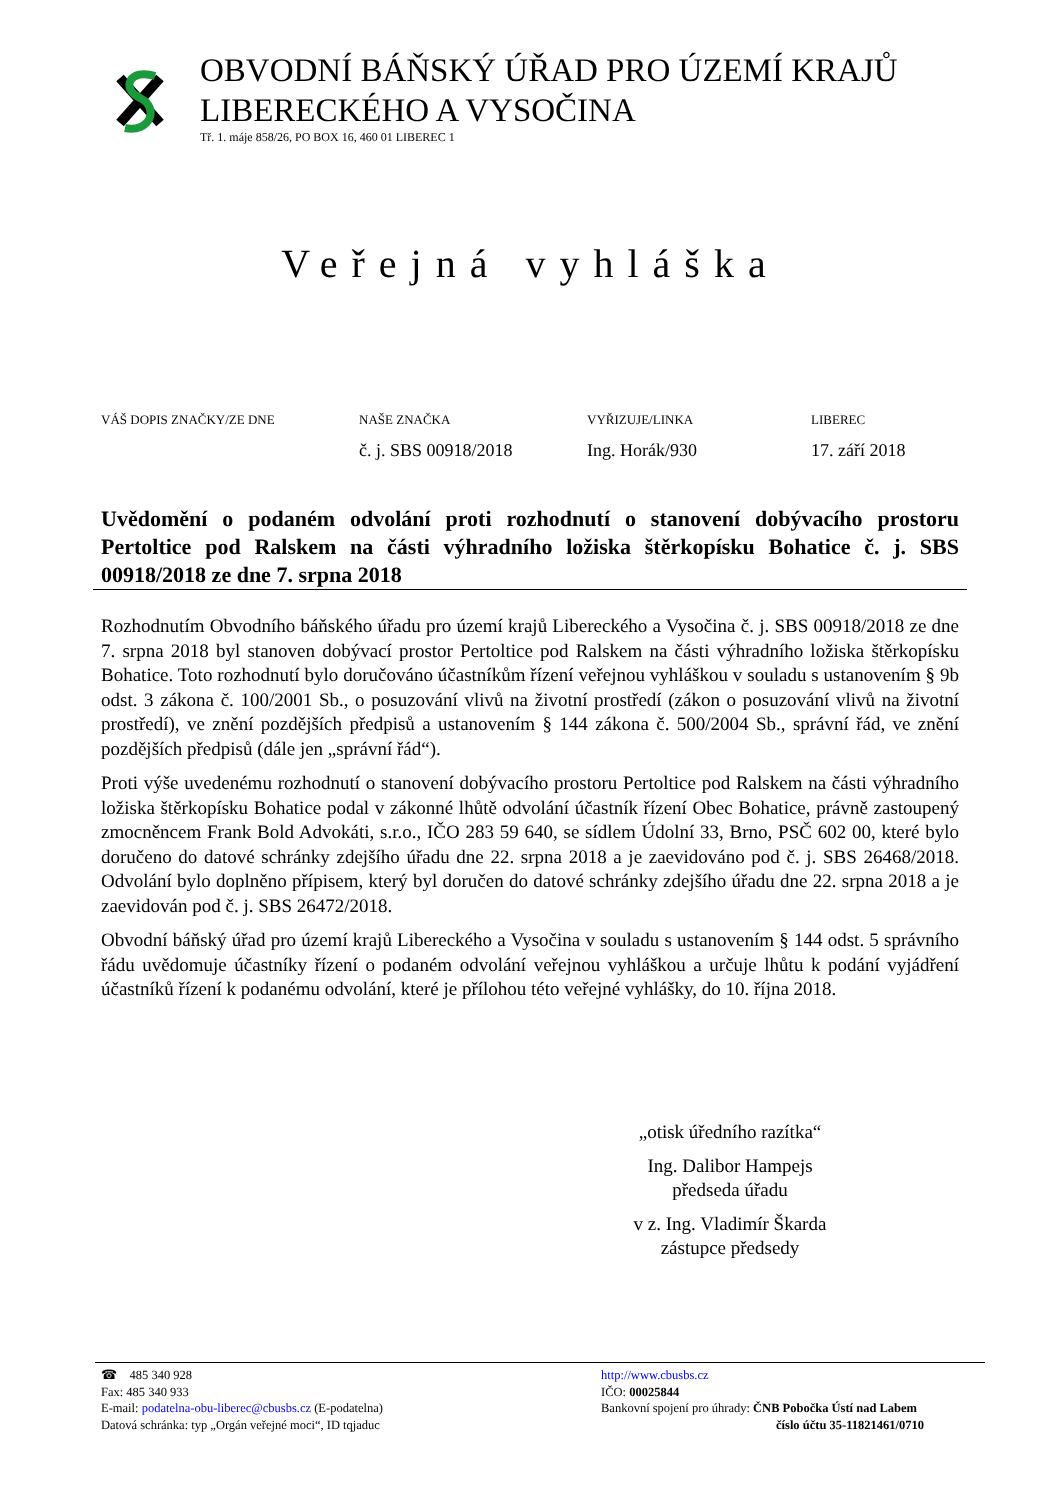OBVODNÍ BÁŇSKÝ ÚŘAD PRO ÚZEMÍ KRAJŮ
LIBERECKÉHO A VYSOČINA
Tř. 1. máje 858/26, PO BOX 16, 460 01 LIBEREC 1
Veřejná vyhláška
VÁŠ DOPIS ZNAČKY/ZE DNE NAŠE ZNAČKA
č. j. SBS 00918/2018
VYŘIZUJE/LINKA
Ing. Horák/930
LIBEREC
17. září 2018
Uvědomění o podaném odvolání proti rozhodnutí o stanovení dobývacího prostoru Pertoltice pod Ralskem na části výhradního ložiska štěrkopísku Bohatice č. j. SBS 00918/2018 ze dne 7. srpna 2018
Rozhodnutím Obvodního báňského úřadu pro území krajů Libereckého a Vysočina č. j. SBS 00918/2018 ze dne 7. srpna 2018 byl stanoven dobývací prostor Pertoltice pod Ralskem na části výhradního ložiska štěrkopísku Bohatice. Toto rozhodnutí bylo doručováno účastníkům řízení veřejnou vyhláškou v souladu s ustanovením § 9b odst. 3 zákona č. 100/2001 Sb., o posuzování vlivů na životní prostředí (zákon o posuzování vlivů na životní prostředí), ve znění pozdějších předpisů a ustanovením § 144 zákona č. 500/2004 Sb., správní řád, ve znění pozdějších předpisů (dále jen „správní řád“).
Proti výše uvedenému rozhodnutí o stanovení dobývacího prostoru Pertoltice pod Ralskem na části výhradního ložiska štěrkopísku Bohatice podal v zákonné lhůtě odvolání účastník řízení Obec Bohatice, právně zastoupený zmocněncem Frank Bold Advokáti, s.r.o., IČO 283 59 640, se sídlem Údolní 33, Brno, PSČ 602 00, které bylo doručeno do datové schránky zdejšího úřadu dne 22. srpna 2018 a je zaevidováno pod č. j. SBS 26468/2018. Odvolání bylo doplněno přípisem, který byl doručen do datové schránky zdejšího úřadu dne 22. srpna 2018 a je zaevidován pod č. j. SBS 26472/2018.
Obvodní báňský úřad pro území krajů Libereckého a Vysočina v souladu s ustanovením § 144 odst. 5 správního řádu uvědomuje účastníky řízení o podaném odvolání veřejnou vyhláškou a určuje lhůtu k podání vyjádření účastníků řízení k podanému odvolání, které je přílohou této veřejné vyhlášky, do 10. října 2018.
„otisk úředního razítka“
Ing. Dalibor Hampejs
předseda úřadu
v z. Ing. Vladimír Škarda
zástupce předsedy
☎ 485 340 928
Fax: 485 340 933
E-mail: podatelna-obu-liberec@cbusbs.cz (E-podatelna)
Datová schránka: typ „Orgán veřejné moci“, ID tqjaduc
http://www.cbusbs.cz
IČO: 00025844
Bankovní spojení pro úhrady: ČNB Pobočka Ústí nad Labem
číslo účtu 35-11821461/0710